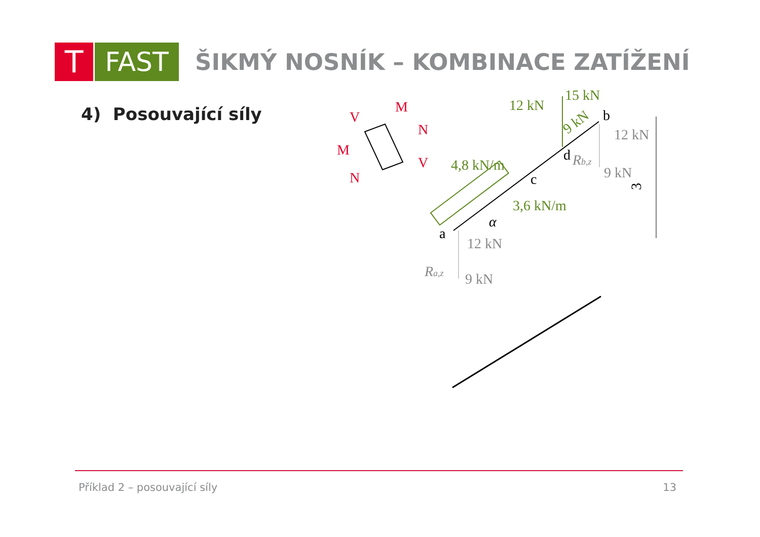T
FAST
ŠIKMÝ NOSNÍK – KOMBINACE ZATÍŽENÍ
4) Posouvající síly
12 kN
15 kN
9 kN
4,8 kN/m
3,6 kN/m
b
d
c
a
α
3
12 kN
Rb,z
9 kN
12 kN
Ra,z
9 kN
V
M
N
M
V
N
Příklad 2 – posouvající síly 13